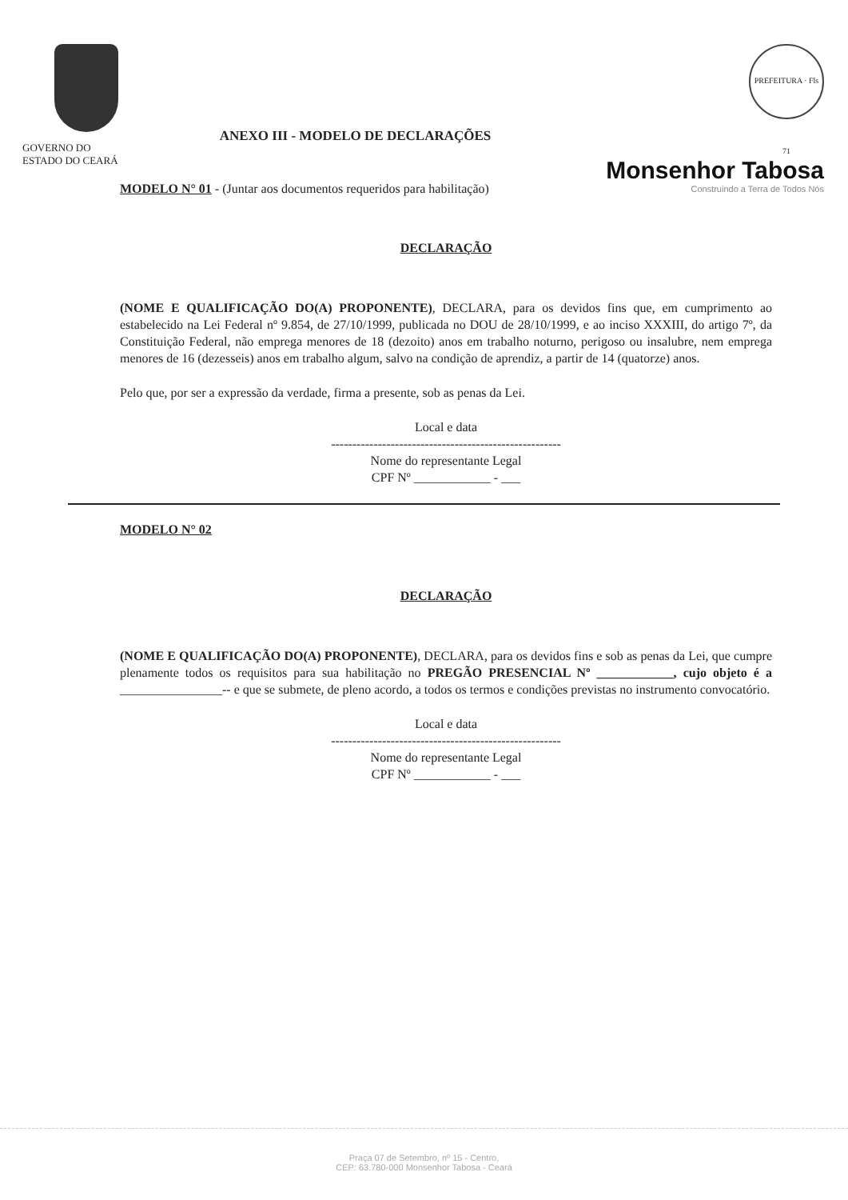GOVERNO DO
ESTADO DO CEARÁ
ANEXO III - MODELO DE DECLARAÇÕES
PREFEITURA · Fls 71
Monsenhor Tabosa
Construindo a Terra de Todos Nós
MODELO N° 01 - (Juntar aos documentos requeridos para habilitação)
DECLARAÇÃO
(NOME E QUALIFICAÇÃO DO(A) PROPONENTE), DECLARA, para os devidos fins que, em cumprimento ao estabelecido na Lei Federal nº 9.854, de 27/10/1999, publicada no DOU de 28/10/1999, e ao inciso XXXIII, do artigo 7º, da Constituição Federal, não emprega menores de 18 (dezoito) anos em trabalho noturno, perigoso ou insalubre, nem emprega menores de 16 (dezesseis) anos em trabalho algum, salvo na condição de aprendiz, a partir de 14 (quatorze) anos.
Pelo que, por ser a expressão da verdade, firma a presente, sob as penas da Lei.
Local e data
------------------------------------------------------
Nome do representante Legal
CPF Nº ____________ - ___
MODELO N° 02
DECLARAÇÃO
(NOME E QUALIFICAÇÃO DO(A) PROPONENTE), DECLARA, para os devidos fins e sob as penas da Lei, que cumpre plenamente todos os requisitos para sua habilitação no PREGÃO PRESENCIAL Nº ____________, cujo objeto é a ________________-- e que se submete, de pleno acordo, a todos os termos e condições previstas no instrumento convocatório.
Local e data
------------------------------------------------------
Nome do representante Legal
CPF Nº ____________ - ___
Praça 07 de Setembro, nº 15 - Centro,
CEP: 63.780-000 Monsenhor Tabosa - Ceará